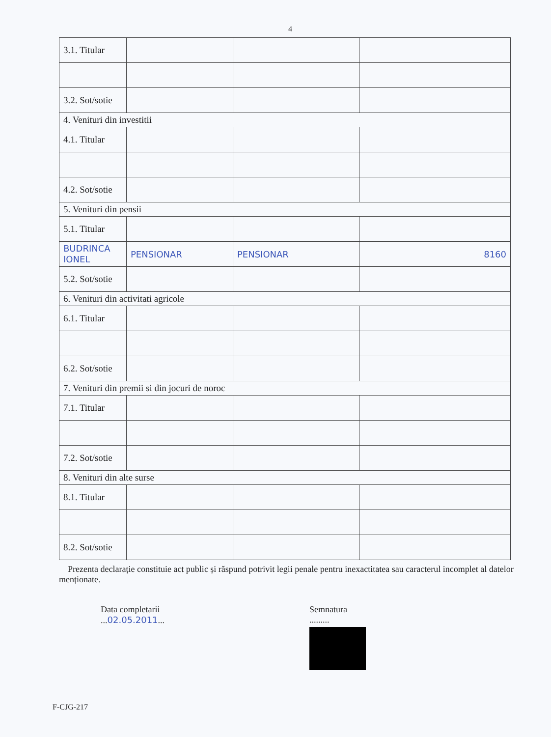4
| 3.1. Titular | | | |
| 3.2. Sot/sotie | | | |
| 4. Venituri din investitii | | | |
| 4.1. Titular | | | |
| 4.2. Sot/sotie | | | |
| 5. Venituri din pensii | | | |
| 5.1. Titular | | | |
| BUDRINCA IONEL | PENSIONAR | PENSIONAR | 8160 |
| 5.2. Sot/sotie | | | |
| 6. Venituri din activitati agricole | | | |
| 6.1. Titular | | | |
| 6.2. Sot/sotie | | | |
| 7. Venituri din premii si din jocuri de noroc | | | |
| 7.1. Titular | | | |
| 7.2. Sot/sotie | | | |
| 8. Venituri din alte surse | | | |
| 8.1. Titular | | | |
| 8.2. Sot/sotie | | | |
Prezenta declarație constituie act public și răspund potrivit legii penale pentru inexactitatea sau caracterul incomplet al datelor menționate.
Data completarii
...02.05.2011...
Semnatura
.........
F-CJG-217